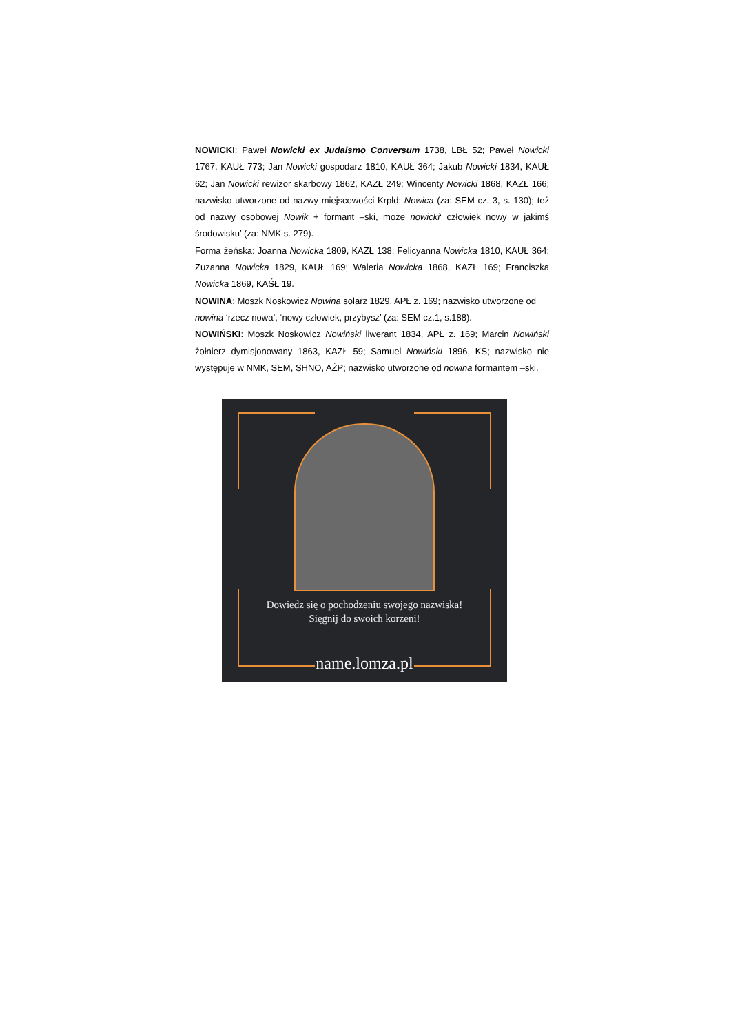NOWICKI: Paweł Nowicki ex Judaismo Conversum 1738, LBŁ 52; Paweł Nowicki 1767, KAUŁ 773; Jan Nowicki gospodarz 1810, KAUŁ 364; Jakub Nowicki 1834, KAUŁ 62; Jan Nowicki rewizor skarbowy 1862, KAZŁ 249; Wincenty Nowicki 1868, KAZŁ 166; nazwisko utworzone od nazwy miejscowości Krpłd: Nowica (za: SEM cz. 3, s. 130); też od nazwy osobowej Nowik + formant –ski, może nowicki‘ człowiek nowy w jakimś środowisku’ (za: NMK s. 279).
Forma żeńska: Joanna Nowicka 1809, KAZŁ 138; Felicyanna Nowicka 1810, KAUŁ 364; Zuzanna Nowicka 1829, KAUŁ 169; Waleria Nowicka 1868, KAZŁ 169; Franciszka Nowicka 1869, KAŚŁ 19.
NOWINA: Moszk Noskowicz Nowina solarz 1829, APŁ z. 169; nazwisko utworzone od nowina ‘rzecz nowa’, ‘nowy człowiek, przybysz’ (za: SEM cz.1, s.188).
NOWIŃSKI: Moszk Noskowicz Nowiński liwerant 1834, APŁ z. 169; Marcin Nowiński żołnierz dymisjonowany 1863, KAZŁ 59; Samuel Nowiński 1896, KS; nazwisko nie występuje w NMK, SEM, SHNO, AŻP; nazwisko utworzone od nowina formantem –ski.
Dowiedz się o pochodzeniu swojego nazwiska!
Sięgnij do swoich korzeni!
name.lomza.pl